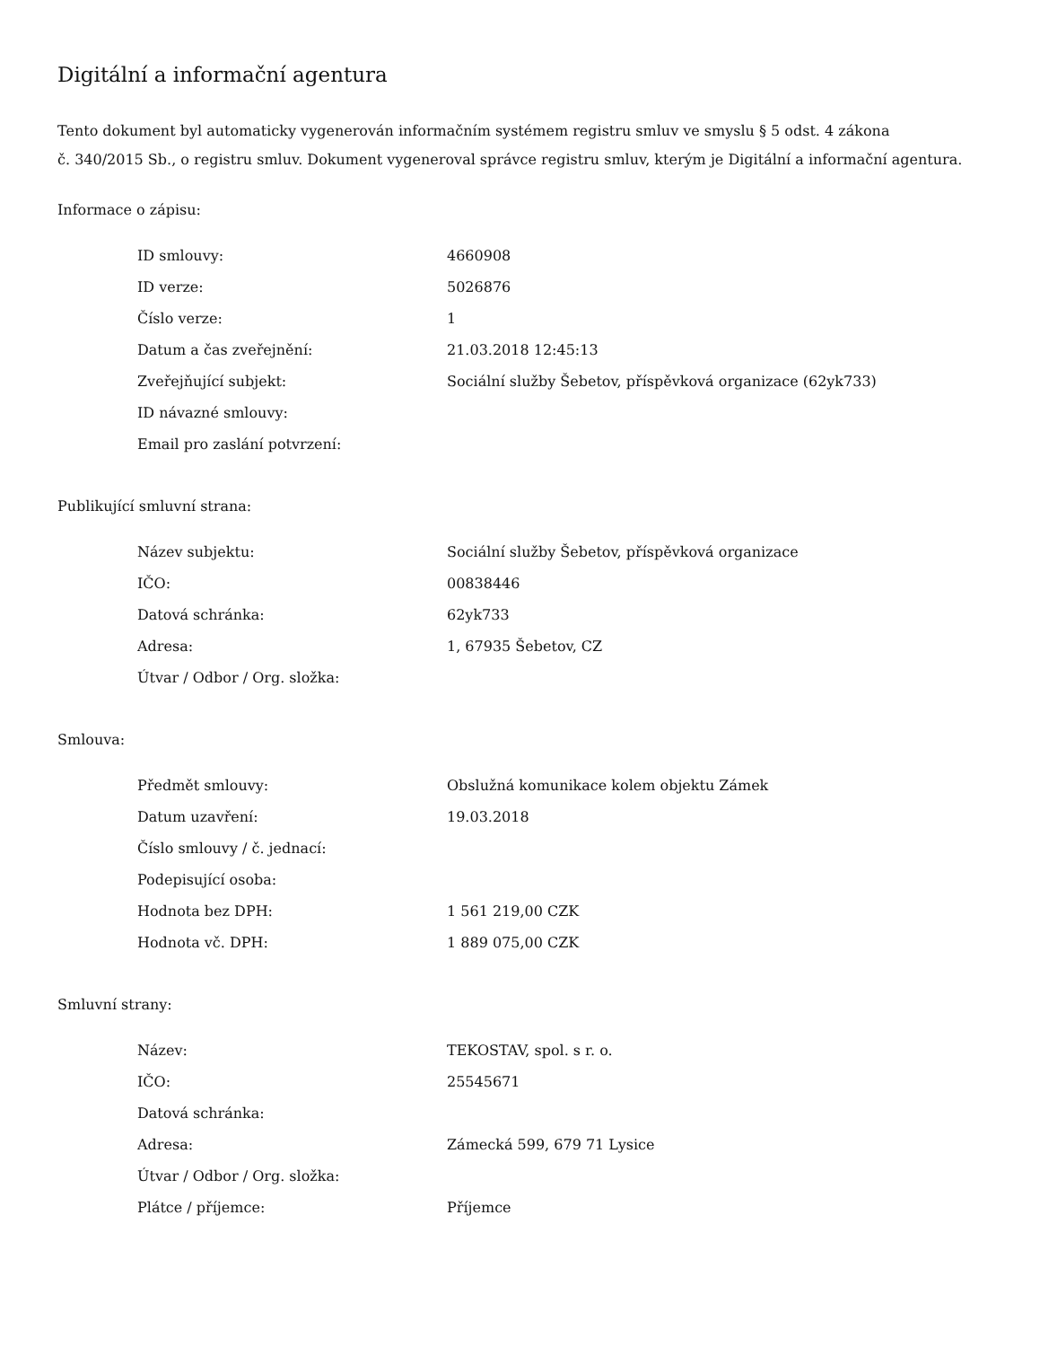Digitální a informační agentura
Tento dokument byl automaticky vygenerován informačním systémem registru smluv ve smyslu § 5 odst. 4 zákona
č. 340/2015 Sb., o registru smluv. Dokument vygeneroval správce registru smluv, kterým je Digitální a informační agentura.
Informace o zápisu:
| ID smlouvy: | 4660908 |
| ID verze: | 5026876 |
| Číslo verze: | 1 |
| Datum a čas zveřejnění: | 21.03.2018 12:45:13 |
| Zveřejňující subjekt: | Sociální služby Šebetov, příspěvková organizace (62yk733) |
| ID návazné smlouvy: | |
| Email pro zaslání potvrzení: | |
Publikující smluvní strana:
| Název subjektu: | Sociální služby Šebetov, příspěvková organizace |
| IČO: | 00838446 |
| Datová schránka: | 62yk733 |
| Adresa: | 1, 67935 Šebetov, CZ |
| Útvar / Odbor / Org. složka: | |
Smlouva:
| Předmět smlouvy: | Obslužná komunikace kolem objektu Zámek |
| Datum uzavření: | 19.03.2018 |
| Číslo smlouvy / č. jednací: | |
| Podepisující osoba: | |
| Hodnota bez DPH: | 1 561 219,00 CZK |
| Hodnota vč. DPH: | 1 889 075,00 CZK |
Smluvní strany:
| Název: | TEKOSTAV, spol. s r. o. |
| IČO: | 25545671 |
| Datová schránka: | |
| Adresa: | Zámecká 599, 679 71 Lysice |
| Útvar / Odbor / Org. složka: | |
| Plátce / příjemce: | Příjemce |